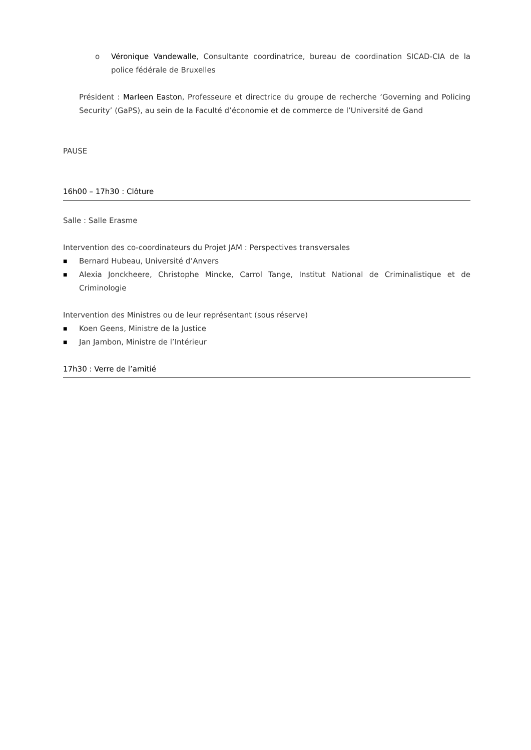o Véronique Vandewalle, Consultante coordinatrice, bureau de coordination SICAD-CIA de la police fédérale de Bruxelles
Président : Marleen Easton, Professeure et directrice du groupe de recherche ‘Governing and Policing Security’ (GaPS), au sein de la Faculté d’économie et de commerce de l’Université de Gand
PAUSE
16h00 – 17h30 : Clôture
Salle : Salle Erasme
Intervention des co-coordinateurs du Projet JAM : Perspectives transversales
■ Bernard Hubeau, Université d’Anvers
■ Alexia Jonckheere, Christophe Mincke, Carrol Tange, Institut National de Criminalistique et de Criminologie
Intervention des Ministres ou de leur représentant (sous réserve)
■ Koen Geens, Ministre de la Justice
■ Jan Jambon, Ministre de l’Intérieur
17h30 : Verre de l’amitié